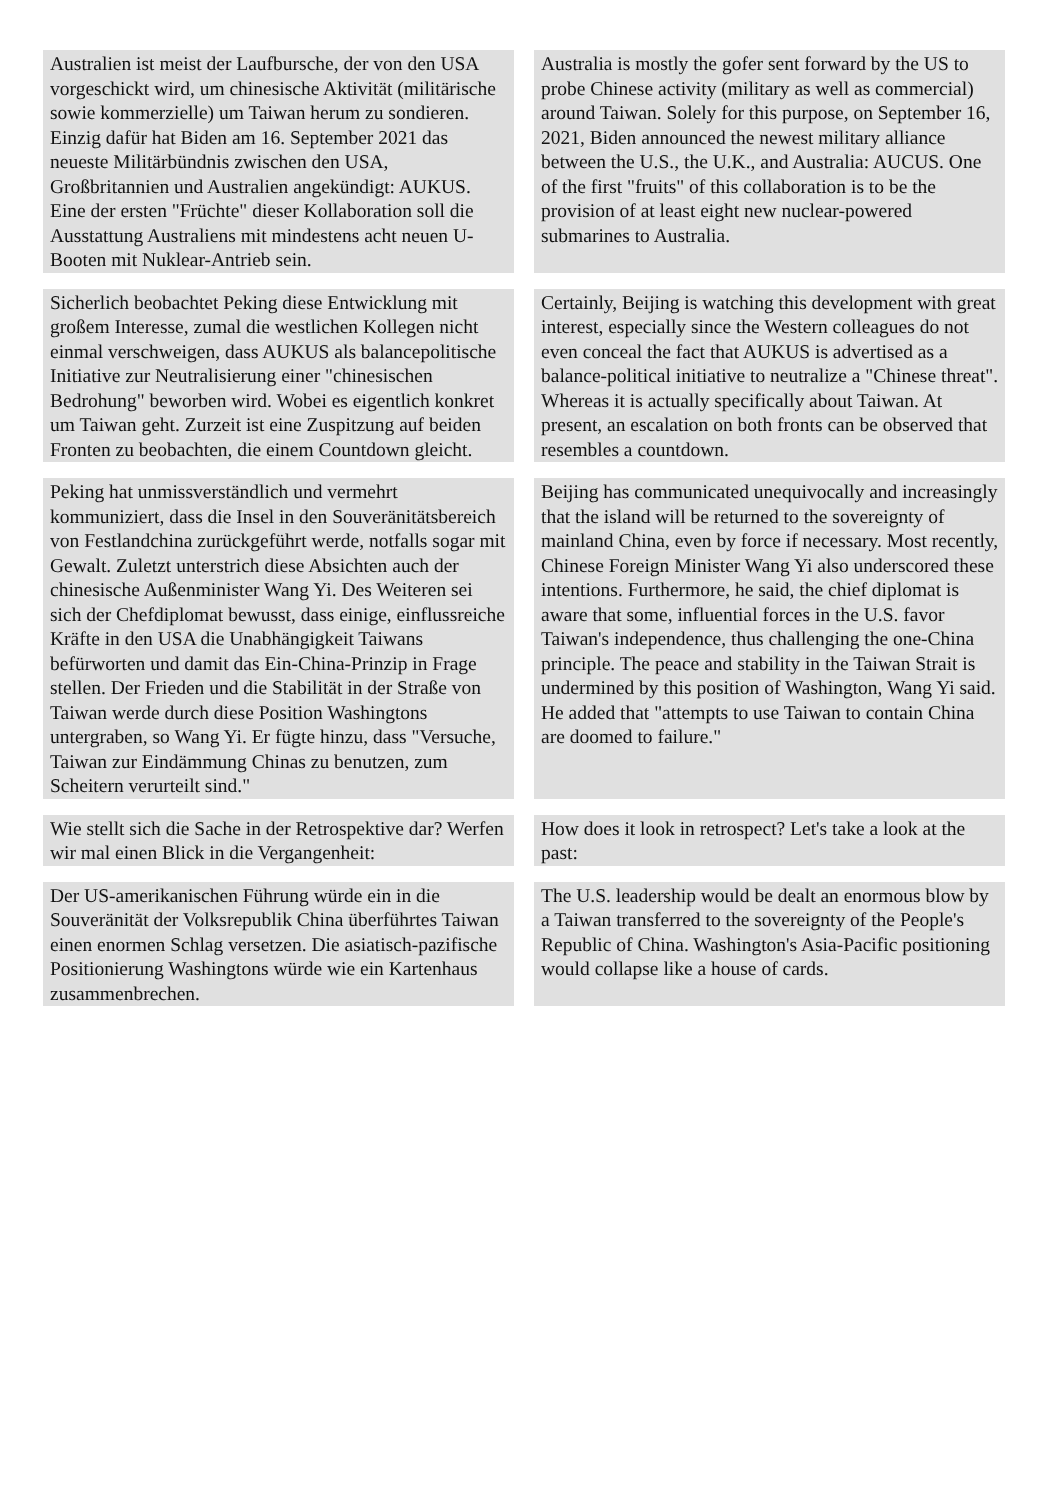| Australien ist meist der Laufbursche, der von den USA vorgeschickt wird, um chinesische Aktivität (militärische sowie kommerzielle) um Taiwan herum zu sondieren. Einzig dafür hat Biden am 16. September 2021 das neueste Militärbündnis zwischen den USA, Großbritannien und Australien angekündigt: AUKUS. Eine der ersten "Früchte" dieser Kollaboration soll die Ausstattung Australiens mit mindestens acht neuen U-Booten mit Nuklear-Antrieb sein. | | Australia is mostly the gofer sent forward by the US to probe Chinese activity (military as well as commercial) around Taiwan. Solely for this purpose, on September 16, 2021, Biden announced the newest military alliance between the U.S., the U.K., and Australia: AUCUS. One of the first "fruits" of this collaboration is to be the provision of at least eight new nuclear-powered submarines to Australia. |
| Sicherlich beobachtet Peking diese Entwicklung mit großem Interesse, zumal die westlichen Kollegen nicht einmal verschweigen, dass AUKUS als balancepolitische Initiative zur Neutralisierung einer "chinesischen Bedrohung" beworben wird. Wobei es eigentlich konkret um Taiwan geht. Zurzeit ist eine Zuspitzung auf beiden Fronten zu beobachten, die einem Countdown gleicht. | | Certainly, Beijing is watching this development with great interest, especially since the Western colleagues do not even conceal the fact that AUKUS is advertised as a balance-political initiative to neutralize a "Chinese threat". Whereas it is actually specifically about Taiwan. At present, an escalation on both fronts can be observed that resembles a countdown. |
| Peking hat unmissverständlich und vermehrt kommuniziert, dass die Insel in den Souveränitätsbereich von Festlandchina zurückgeführt werde, notfalls sogar mit Gewalt. Zuletzt unterstrich diese Absichten auch der chinesische Außenminister Wang Yi. Des Weiteren sei sich der Chefdiplomat bewusst, dass einige, einflussreiche Kräfte in den USA die Unabhängigkeit Taiwans befürworten und damit das Ein-China-Prinzip in Frage stellen. Der Frieden und die Stabilität in der Straße von Taiwan werde durch diese Position Washingtons untergraben, so Wang Yi. Er fügte hinzu, dass "Versuche, Taiwan zur Eindämmung Chinas zu benutzen, zum Scheitern verurteilt sind." | | Beijing has communicated unequivocally and increasingly that the island will be returned to the sovereignty of mainland China, even by force if necessary. Most recently, Chinese Foreign Minister Wang Yi also underscored these intentions. Furthermore, he said, the chief diplomat is aware that some, influential forces in the U.S. favor Taiwan's independence, thus challenging the one-China principle. The peace and stability in the Taiwan Strait is undermined by this position of Washington, Wang Yi said. He added that "attempts to use Taiwan to contain China are doomed to failure." |
| Wie stellt sich die Sache in der Retrospektive dar? Werfen wir mal einen Blick in die Vergangenheit: | | How does it look in retrospect? Let's take a look at the past: |
| Der US-amerikanischen Führung würde ein in die Souveränität der Volksrepublik China überführtes Taiwan einen enormen Schlag versetzen. Die asiatisch-pazifische Positionierung Washingtons würde wie ein Kartenhaus zusammenbrechen. | | The U.S. leadership would be dealt an enormous blow by a Taiwan transferred to the sovereignty of the People's Republic of China. Washington's Asia-Pacific positioning would collapse like a house of cards. |